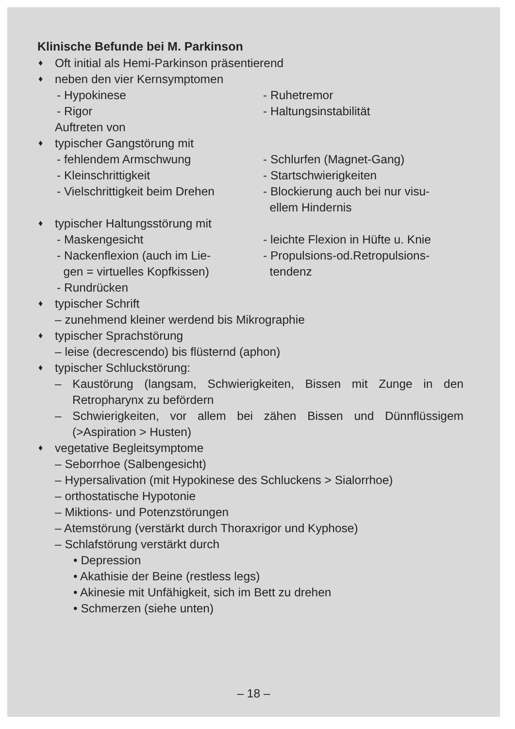Klinische Befunde bei M. Parkinson
♦ Oft initial als Hemi-Parkinson präsentierend
♦ neben den vier Kernsymptomen
- Hypokinese - Ruhetremor
- Rigor - Haltungsinstabilität
Auftreten von
♦ typischer Gangstörung mit
- fehlendem Armschwung - Schlurfen (Magnet-Gang)
- Kleinschrittigkeit - Startschwierigkeiten
- Vielschrittigkeit beim Drehen
- Blockierung auch bei nur visu-
ellem Hindernis
♦ typischer Haltungsstörung mit
- Maskengesicht - leichte Flexion in Hüfte u. Knie
- Nackenflexion (auch im Lie-
gen = virtuelles Kopfkissen)
- Propulsions-od.Retropulsions-
tendenz
- Rundrücken
♦ typischer Schrift
– zunehmend kleiner werdend bis Mikrographie
♦ typischer Sprachstörung
– leise (decrescendo) bis flüsternd (aphon)
♦ typischer Schluckstörung:
– Kaustörung (langsam, Schwierigkeiten, Bissen mit Zunge in den Retropharynx zu befördern
– Schwierigkeiten, vor allem bei zähen Bissen und Dünnflüssigem (>Aspiration > Husten)
♦ vegetative Begleitsymptome
– Seborrhoe (Salbengesicht)
– Hypersalivation (mit Hypokinese des Schluckens > Sialorrhoe)
– orthostatische Hypotonie
– Miktions- und Potenzstörungen
– Atemstörung (verstärkt durch Thoraxrigor und Kyphose)
– Schlafstörung verstärkt durch
• Depression
• Akathisie der Beine (restless legs)
• Akinesie mit Unfähigkeit, sich im Bett zu drehen
• Schmerzen (siehe unten)
– 18 –